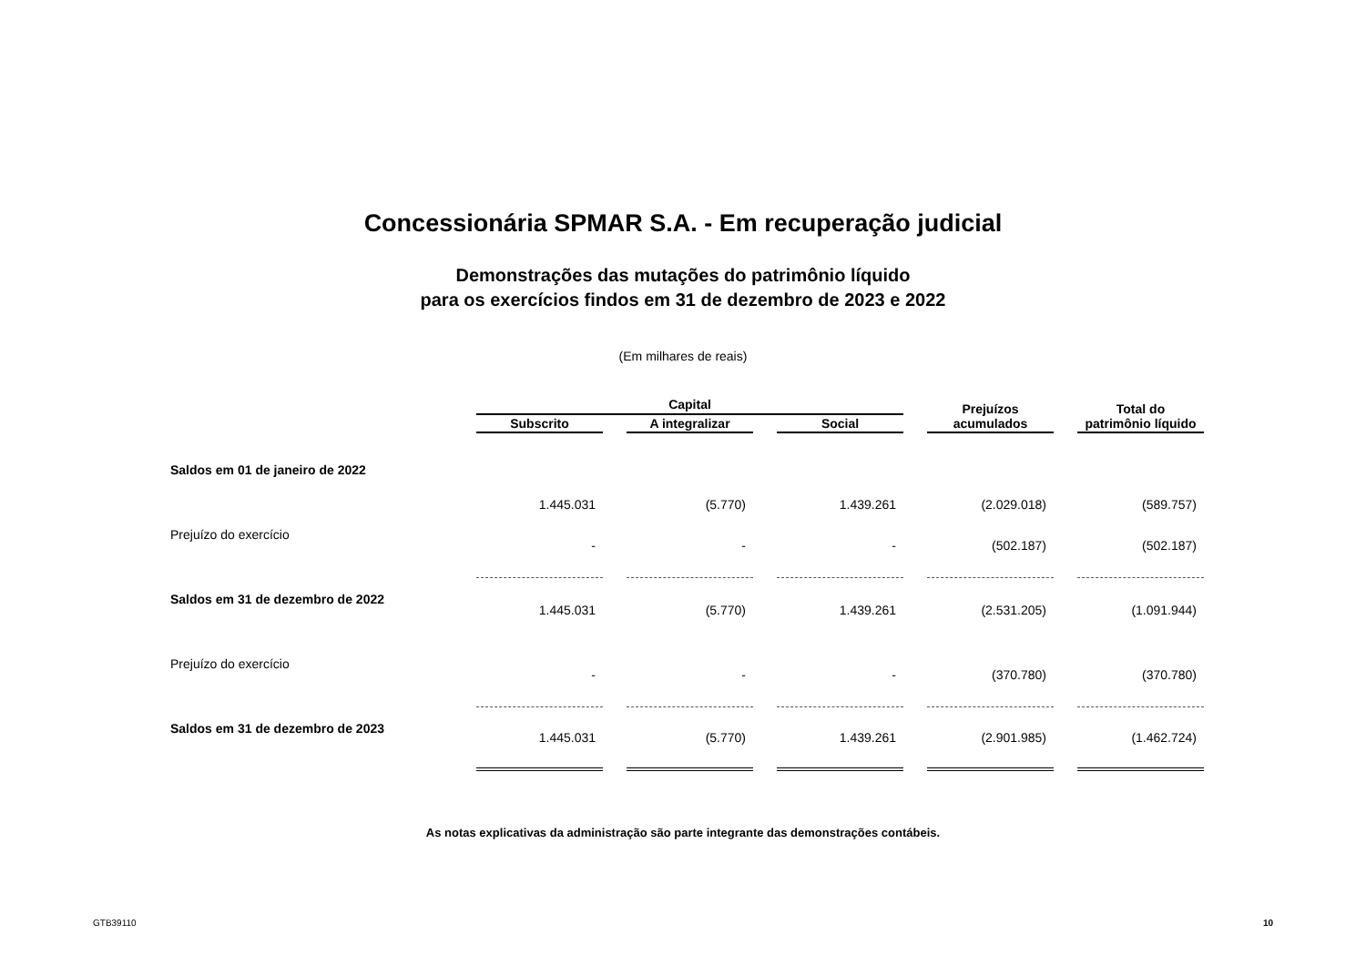Concessionária SPMAR S.A. - Em recuperação judicial
Demonstrações das mutações do patrimônio líquido
para os exercícios findos em 31 de dezembro de 2023 e 2022
(Em milhares de reais)
| | Capital | | | Prejuízos acumulados | Total do patrimônio líquido |
| --- | --- | --- | --- | --- | --- |
| | Subscrito | A integralizar | Social | | |
| Saldos em 01 de janeiro de 2022 | 1.445.031 | (5.770) | 1.439.261 | (2.029.018) | (589.757) |
| Prejuízo do exercício | - | - | - | (502.187) | (502.187) |
| Saldos em 31 de dezembro de 2022 | 1.445.031 | (5.770) | 1.439.261 | (2.531.205) | (1.091.944) |
| Prejuízo do exercício | - | - | - | (370.780) | (370.780) |
| Saldos em 31 de dezembro de 2023 | 1.445.031 | (5.770) | 1.439.261 | (2.901.985) | (1.462.724) |
As notas explicativas da administração são parte integrante das demonstrações contábeis.
GTB39110 10